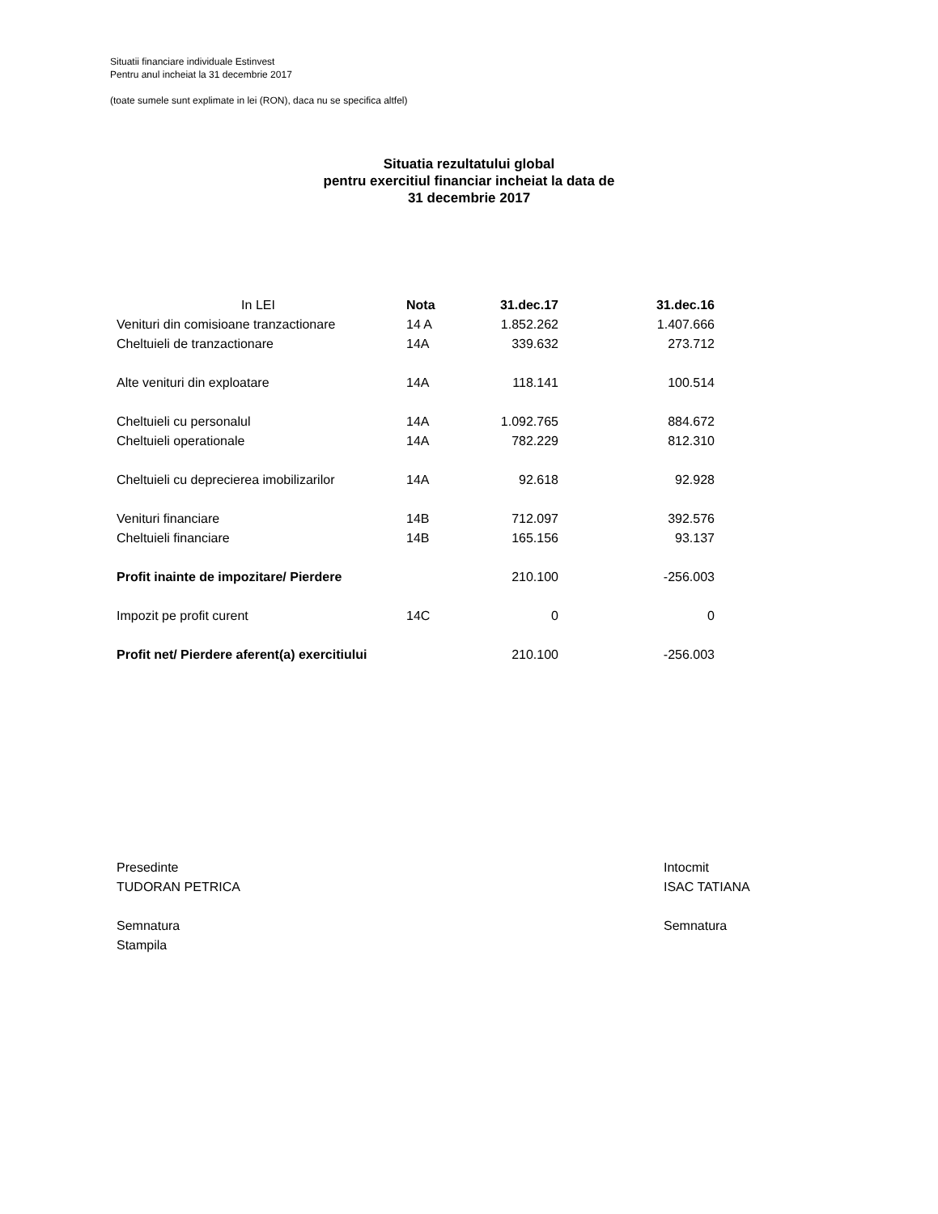Situatii financiare individuale Estinvest
Pentru anul incheiat la 31 decembrie 2017
(toate sumele sunt explimate in lei (RON), daca nu se specifica altfel)
Situatia rezultatului global
pentru exercitiul financiar incheiat la data de
31 decembrie 2017
| In LEI | Nota | 31.dec.17 | 31.dec.16 |
| --- | --- | --- | --- |
| Venituri din comisioane tranzactionare | 14 A | 1.852.262 | 1.407.666 |
| Cheltuieli de tranzactionare | 14A | 339.632 | 273.712 |
| Alte venituri din exploatare | 14A | 118.141 | 100.514 |
| Cheltuieli cu personalul | 14A | 1.092.765 | 884.672 |
| Cheltuieli operationale | 14A | 782.229 | 812.310 |
| Cheltuieli cu deprecierea imobilizarilor | 14A | 92.618 | 92.928 |
| Venituri financiare | 14B | 712.097 | 392.576 |
| Cheltuieli financiare | 14B | 165.156 | 93.137 |
| Profit inainte de impozitare/ Pierdere | | 210.100 | -256.003 |
| Impozit pe profit curent | 14C | 0 | 0 |
| Profit net/ Pierdere aferent(a) exercitiului | | 210.100 | -256.003 |
Presedinte
TUDORAN PETRICA
Semnatura
Stampila
Intocmit
ISAC TATIANA
Semnatura